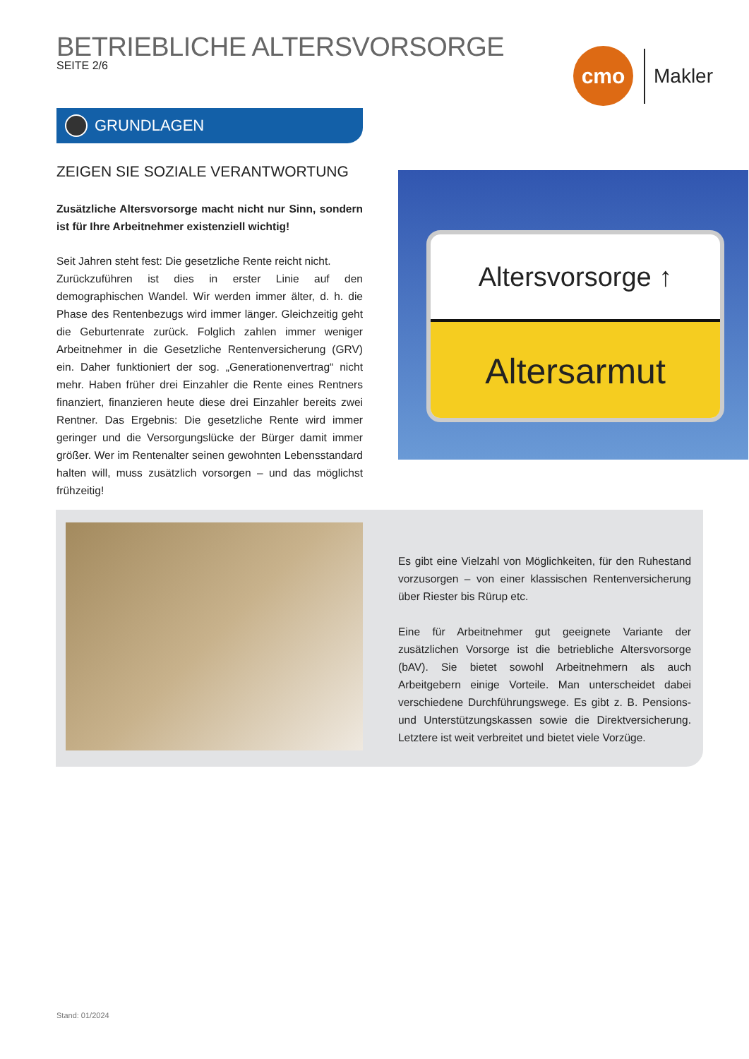BETRIEBLICHE ALTERSVORSORGE
SEITE 2/6
cmo
Makler
GRUNDLAGEN
ZEIGEN SIE SOZIALE VERANTWORTUNG
Zusätzliche Altersvorsorge macht nicht nur Sinn, sondern ist für Ihre Arbeitnehmer existenziell wichtig!
Seit Jahren steht fest: Die gesetzliche Rente reicht nicht.
Zurückzuführen ist dies in erster Linie auf den demographischen Wandel. Wir werden immer älter, d. h. die Phase des Rentenbezugs wird immer länger. Gleichzeitig geht die Geburtenrate zurück. Folglich zahlen immer weniger Arbeitnehmer in die Gesetzliche Rentenversicherung (GRV) ein. Daher funktioniert der sog. „Generationenvertrag“ nicht mehr. Haben früher drei Einzahler die Rente eines Rentners finanziert, finanzieren heute diese drei Einzahler bereits zwei Rentner. Das Ergebnis: Die gesetzliche Rente wird immer geringer und die Versorgungslücke der Bürger damit immer größer. Wer im Rentenalter seinen gewohnten Lebensstandard halten will, muss zusätzlich vorsorgen – und das möglichst frühzeitig!
Altersvorsorge ↑
Altersarmut
Es gibt eine Vielzahl von Möglichkeiten, für den Ruhestand vorzusorgen – von einer klassischen Rentenversicherung über Riester bis Rürup etc.
Eine für Arbeitnehmer gut geeignete Variante der zusätzlichen Vorsorge ist die betriebliche Altersvorsorge (bAV). Sie bietet sowohl Arbeitnehmern als auch Arbeitgebern einige Vorteile. Man unterscheidet dabei verschiedene Durchführungswege. Es gibt z. B. Pensions- und Unterstützungskassen sowie die Direktversicherung. Letztere ist weit verbreitet und bietet viele Vorzüge.
Stand: 01/2024